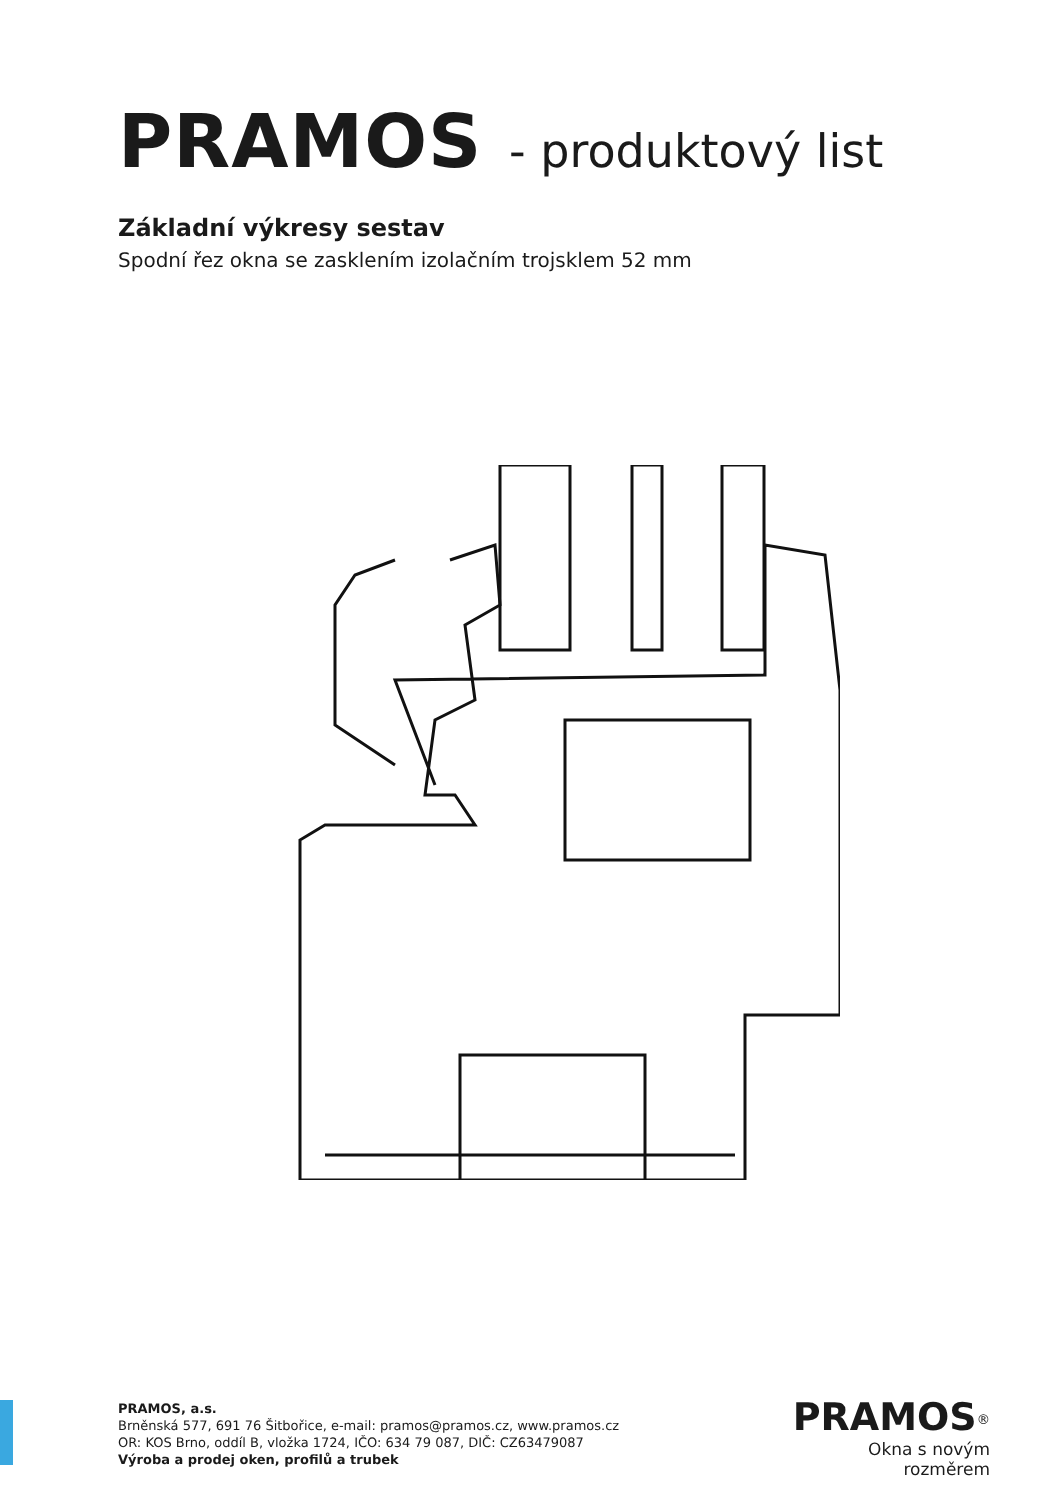PRAMOS - produktový list
Základní výkresy sestav
Spodní řez okna se zasklením izolačním trojsklem 52 mm
PRAMOS, a.s.
Brněnská 577, 691 76 Šitbořice, e-mail: pramos@pramos.cz, www.pramos.cz
OR: KOS Brno, oddíl B, vložka 1724, IČO: 634 79 087, DIČ: CZ63479087
Výroba a prodej oken, profilů a trubek
PRAMOS<sup>®</sup>
Okna s novým rozměrem